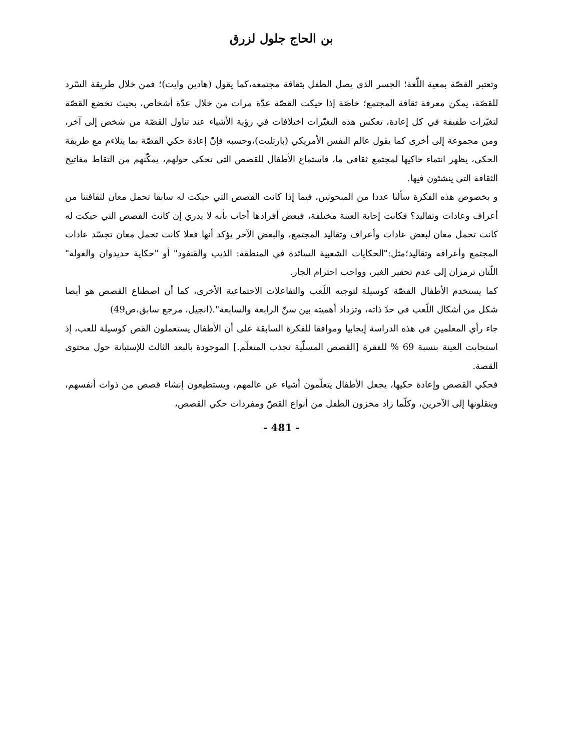بن الحاج جلول لزرق
وتعتبر القصّة بمعية اللّغة؛ الجسر الذي يصل الطفل بثقافة مجتمعه،كما يقول (هادين وايت)؛ فمن خلال طريقة السّرد للقصّة، يمكن معرفة ثقافة المجتمع؛ خاصّة إذا حيكت القصّة عدّة مرات من خلال عدّة أشخاص، بحيث تخضع القصّة لتغيّرات طفيفة في كل إعادة، تعكس هذه التغيّرات اختلافات في رؤية الأشياء عند تناول القصّة من شخص إلى آخر، ومن مجموعة إلى أخرى كما يقول عالم النفس الأمريكي (بارتليت)،وحسبه فإنّ إعادة حكي القصّة بما يتلاءم مع طريقة الحكي، يظهر انتماء حاكيها لمجتمع ثقافي ما، فاستماع الأطفال للقصص التي تحكى حولهم، يمكّنهم من التقاط مفاتيح الثقافة التي ينشئون فيها.
و بخصوص هذه الفكرة سألنا عددا من المبحوثين، فيما إذا كانت القصص التي حيكت له سابقا تحمل معان لثقافتنا من أعراف وعادات وتقاليد؟ فكانت إجابة العينة مختلفة، فبعض أفرادها أجاب بأنه لا يدري إن كانت القصص التي حيكت له كانت تحمل معان لبعض عادات وأعراف وتقاليد المجتمع، والبعض الآخر يؤكد أنها فعلا كانت تحمل معان تجسّد عادات المجتمع وأعرافه وتقاليد؛مثل:"الحكايات الشعبية السائدة في المنطقة: الذيب والقنفود" أو "حكاية حديدوان والغولة" اللّتان ترمزان إلى عدم تحقير الغير، وواجب احترام الجار.
كما يستخدم الأطفال القصّة كوسيلة لتوجيه اللّعب والتفاعلات الاجتماعية الأخرى، كما أن اصطناع القصص هو أيضا شكل من أشكال اللّعب في حدّ ذاته، وتزداد أهميته بين سنّ الرابعة والسابعة".(انجيل، مرجع سابق،ص49)
جاء رأي المعلمين في هذه الدراسة إيجابيا وموافقا للفكرة السابقة على أن الأطفال يستعملون القص كوسيلة للعب، إذ استجابت العينة بنسبة 69 % للفقرة [القصص المسلّية تجذب المتعلّم.] الموجودة بالبعد الثالث للإستبانة حول محتوى القصة.
فحكي القصص وإعادة حكيها، يجعل الأطفال يتعلّمون أشياء عن عالمهم، ويستطيعون إنشاء قصص من ذوات أنفسهم، وينقلونها إلى الآخرين، وكلّما زاد مخزون الطفل من أنواع القصّ ومفردات حكي القصص،
- 481 -